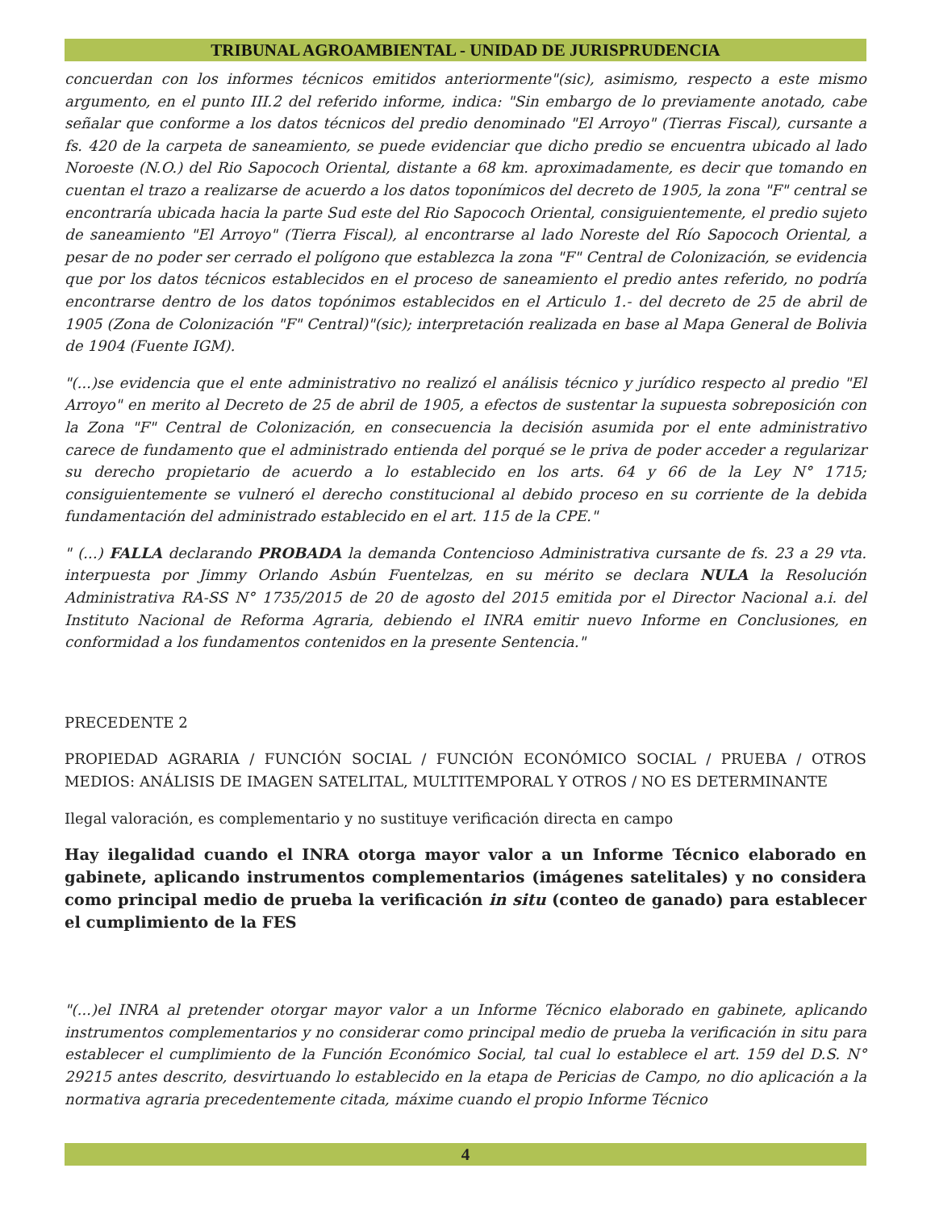TRIBUNAL AGROAMBIENTAL - UNIDAD DE JURISPRUDENCIA
concuerdan con los informes técnicos emitidos anteriormente"(sic), asimismo, respecto a este mismo argumento, en el punto III.2 del referido informe, indica: "Sin embargo de lo previamente anotado, cabe señalar que conforme a los datos técnicos del predio denominado "El Arroyo" (Tierras Fiscal), cursante a fs. 420 de la carpeta de saneamiento, se puede evidenciar que dicho predio se encuentra ubicado al lado Noroeste (N.O.) del Rio Sapococh Oriental, distante a 68 km. aproximadamente, es decir que tomando en cuentan el trazo a realizarse de acuerdo a los datos toponímicos del decreto de 1905, la zona "F" central se encontraría ubicada hacia la parte Sud este del Rio Sapococh Oriental, consiguientemente, el predio sujeto de saneamiento "El Arroyo" (Tierra Fiscal), al encontrarse al lado Noreste del Río Sapococh Oriental, a pesar de no poder ser cerrado el polígono que establezca la zona "F" Central de Colonización, se evidencia que por los datos técnicos establecidos en el proceso de saneamiento el predio antes referido, no podría encontrarse dentro de los datos topónimos establecidos en el Articulo 1.- del decreto de 25 de abril de 1905 (Zona de Colonización "F" Central)"(sic); interpretación realizada en base al Mapa General de Bolivia de 1904 (Fuente IGM).
"(...)se evidencia que el ente administrativo no realizó el análisis técnico y jurídico respecto al predio "El Arroyo" en merito al Decreto de 25 de abril de 1905, a efectos de sustentar la supuesta sobreposición con la Zona "F" Central de Colonización, en consecuencia la decisión asumida por el ente administrativo carece de fundamento que el administrado entienda del porqué se le priva de poder acceder a regularizar su derecho propietario de acuerdo a lo establecido en los arts. 64 y 66 de la Ley N° 1715; consiguientemente se vulneró el derecho constitucional al debido proceso en su corriente de la debida fundamentación del administrado establecido en el art. 115 de la CPE."
" (...) FALLA declarando PROBADA la demanda Contencioso Administrativa cursante de fs. 23 a 29 vta. interpuesta por Jimmy Orlando Asbún Fuentelzas, en su mérito se declara NULA la Resolución Administrativa RA-SS N° 1735/2015 de 20 de agosto del 2015 emitida por el Director Nacional a.i. del Instituto Nacional de Reforma Agraria, debiendo el INRA emitir nuevo Informe en Conclusiones, en conformidad a los fundamentos contenidos en la presente Sentencia."
PRECEDENTE 2
PROPIEDAD AGRARIA / FUNCIÓN SOCIAL / FUNCIÓN ECONÓMICO SOCIAL / PRUEBA / OTROS MEDIOS: ANÁLISIS DE IMAGEN SATELITAL, MULTITEMPORAL Y OTROS / NO ES DETERMINANTE
Ilegal valoración, es complementario y no sustituye verificación directa en campo
Hay ilegalidad cuando el INRA otorga mayor valor a un Informe Técnico elaborado en gabinete, aplicando instrumentos complementarios (imágenes satelitales) y no considera como principal medio de prueba la verificación in situ (conteo de ganado) para establecer el cumplimiento de la FES
"(...)el INRA al pretender otorgar mayor valor a un Informe Técnico elaborado en gabinete, aplicando instrumentos complementarios y no considerar como principal medio de prueba la verificación in situ para establecer el cumplimiento de la Función Económico Social, tal cual lo establece el art. 159 del D.S. N° 29215 antes descrito, desvirtuando lo establecido en la etapa de Pericias de Campo, no dio aplicación a la normativa agraria precedentemente citada, máxime cuando el propio Informe Técnico
4